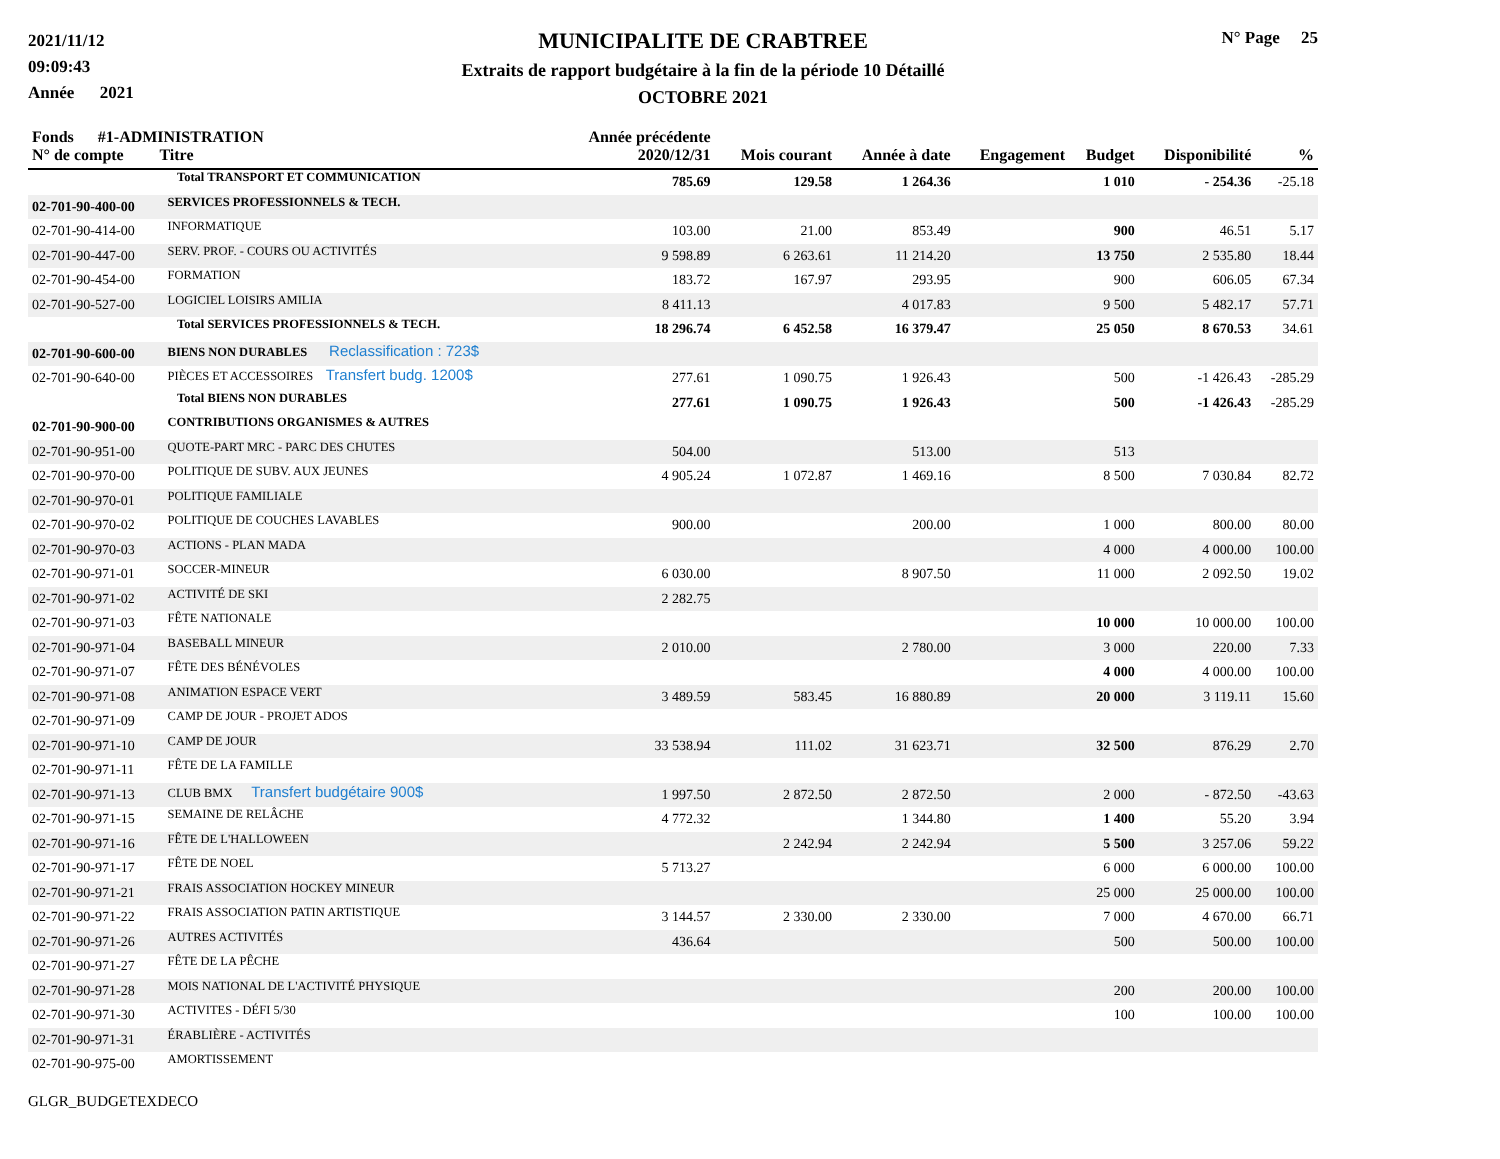2021/11/12
09:09:43
Année 2021
MUNICIPALITE DE CRABTREE
Extraits de rapport budgétaire à la fin de la période 10 Détaillé
OCTOBRE 2021
N° Page 25
| Fonds #1-ADMINISTRATION N° de compte Titre | | Année précédente 2020/12/31 | Mois courant | Année à date | Engagement | Budget | Disponibilité | % |
| --- | --- | --- | --- | --- | --- | --- | --- | --- |
| | Total TRANSPORT ET COMMUNICATION | 785.69 | 129.58 | 1 264.36 | | 1 010 | - 254.36 | -25.18 |
| 02-701-90-400-00 | SERVICES PROFESSIONNELS & TECH. | | | | | | | |
| 02-701-90-414-00 | INFORMATIQUE | 103.00 | 21.00 | 853.49 | | 900 | 46.51 | 5.17 |
| 02-701-90-447-00 | SERV. PROF. - COURS OU ACTIVITÉS | 9 598.89 | 6 263.61 | 11 214.20 | | 13 750 | 2 535.80 | 18.44 |
| 02-701-90-454-00 | FORMATION | 183.72 | 167.97 | 293.95 | | 900 | 606.05 | 67.34 |
| 02-701-90-527-00 | LOGICIEL LOISIRS AMILIA | 8 411.13 | | 4 017.83 | | 9 500 | 5 482.17 | 57.71 |
| | Total SERVICES PROFESSIONNELS & TECH. | 18 296.74 | 6 452.58 | 16 379.47 | | 25 050 | 8 670.53 | 34.61 |
| 02-701-90-600-00 | BIENS NON DURABLES Reclassification : 723$ | | | | | | | |
| 02-701-90-640-00 | PIÈCES ET ACCESSOIRES Transfert budg. 1200$ | 277.61 | 1 090.75 | 1 926.43 | | 500 | -1 426.43 | -285.29 |
| | Total BIENS NON DURABLES | 277.61 | 1 090.75 | 1 926.43 | | 500 | -1 426.43 | -285.29 |
| 02-701-90-900-00 | CONTRIBUTIONS ORGANISMES & AUTRES | | | | | | | |
| 02-701-90-951-00 | QUOTE-PART MRC - PARC DES CHUTES | 504.00 | | 513.00 | | 513 | | |
| 02-701-90-970-00 | POLITIQUE DE SUBV. AUX JEUNES | 4 905.24 | 1 072.87 | 1 469.16 | | 8 500 | 7 030.84 | 82.72 |
| 02-701-90-970-01 | POLITIQUE FAMILIALE | | | | | | | |
| 02-701-90-970-02 | POLITIQUE DE COUCHES LAVABLES | 900.00 | | 200.00 | | 1 000 | 800.00 | 80.00 |
| 02-701-90-970-03 | ACTIONS - PLAN MADA | | | | | 4 000 | 4 000.00 | 100.00 |
| 02-701-90-971-01 | SOCCER-MINEUR | 6 030.00 | | 8 907.50 | | 11 000 | 2 092.50 | 19.02 |
| 02-701-90-971-02 | ACTIVITÉ DE SKI | 2 282.75 | | | | | | |
| 02-701-90-971-03 | FÊTE NATIONALE | | | | | 10 000 | 10 000.00 | 100.00 |
| 02-701-90-971-04 | BASEBALL MINEUR | 2 010.00 | | 2 780.00 | | 3 000 | 220.00 | 7.33 |
| 02-701-90-971-07 | FÊTE DES BÉNÉVOLES | | | | | 4 000 | 4 000.00 | 100.00 |
| 02-701-90-971-08 | ANIMATION ESPACE VERT | 3 489.59 | 583.45 | 16 880.89 | | 20 000 | 3 119.11 | 15.60 |
| 02-701-90-971-09 | CAMP DE JOUR - PROJET ADOS | | | | | | | |
| 02-701-90-971-10 | CAMP DE JOUR | 33 538.94 | 111.02 | 31 623.71 | | 32 500 | 876.29 | 2.70 |
| 02-701-90-971-11 | FÊTE DE LA FAMILLE | | | | | | | |
| 02-701-90-971-13 | CLUB BMX Transfert budgétaire 900$ | 1 997.50 | 2 872.50 | 2 872.50 | | 2 000 | - 872.50 | -43.63 |
| 02-701-90-971-15 | SEMAINE DE RELÂCHE | 4 772.32 | | 1 344.80 | | 1 400 | 55.20 | 3.94 |
| 02-701-90-971-16 | FÊTE DE L'HALLOWEEN | | 2 242.94 | 2 242.94 | | 5 500 | 3 257.06 | 59.22 |
| 02-701-90-971-17 | FÊTE DE NOEL | 5 713.27 | | | | 6 000 | 6 000.00 | 100.00 |
| 02-701-90-971-21 | FRAIS ASSOCIATION HOCKEY MINEUR | | | | | 25 000 | 25 000.00 | 100.00 |
| 02-701-90-971-22 | FRAIS ASSOCIATION PATIN ARTISTIQUE | 3 144.57 | 2 330.00 | 2 330.00 | | 7 000 | 4 670.00 | 66.71 |
| 02-701-90-971-26 | AUTRES ACTIVITÉS | 436.64 | | | | 500 | 500.00 | 100.00 |
| 02-701-90-971-27 | FÊTE DE LA PÊCHE | | | | | | | |
| 02-701-90-971-28 | MOIS NATIONAL DE L'ACTIVITÉ PHYSIQUE | | | | | 200 | 200.00 | 100.00 |
| 02-701-90-971-30 | ACTIVITES - DÉFI 5/30 | | | | | 100 | 100.00 | 100.00 |
| 02-701-90-971-31 | ÉRABLIÈRE - ACTIVITÉS | | | | | | | |
| 02-701-90-975-00 | AMORTISSEMENT | | | | | | | |
GLGR_BUDGETEXDECO